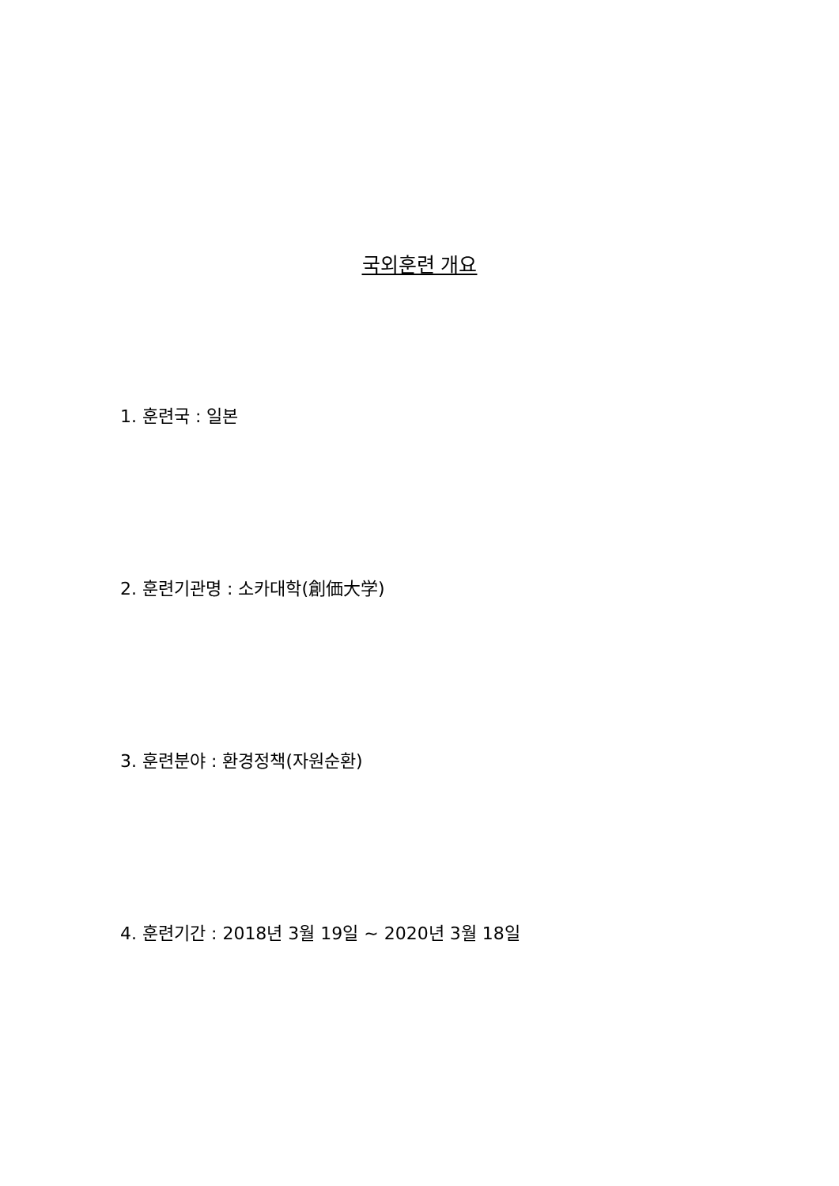국외훈련 개요
1. 훈련국 : 일본
2. 훈련기관명 : 소카대학(創価大学)
3. 훈련분야 : 환경정책(자원순환)
4. 훈련기간 : 2018년 3월 19일 ~ 2020년 3월 18일